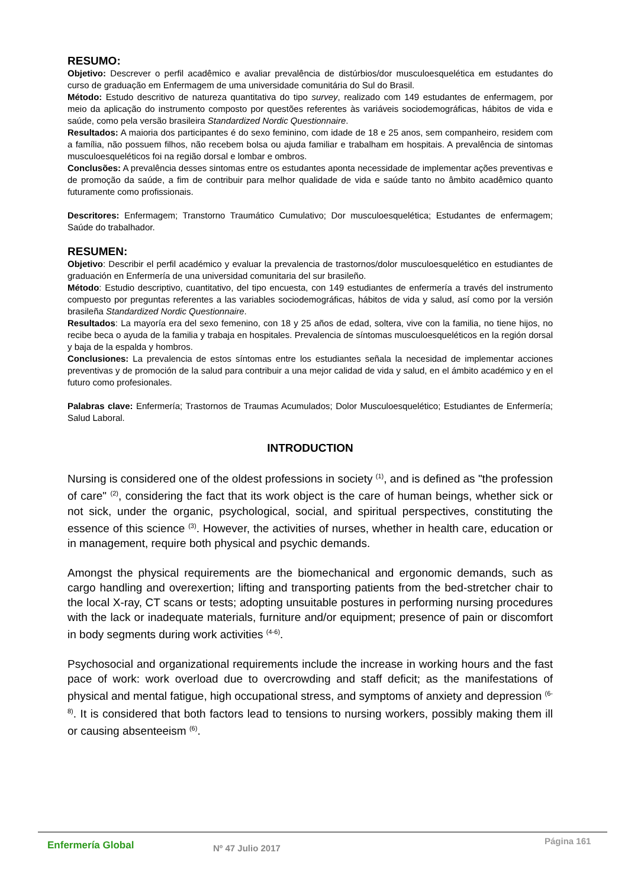RESUMO:
Objetivo: Descrever o perfil acadêmico e avaliar prevalência de distúrbios/dor musculoesquelética em estudantes do curso de graduação em Enfermagem de uma universidade comunitária do Sul do Brasil.
Método: Estudo descritivo de natureza quantitativa do tipo survey, realizado com 149 estudantes de enfermagem, por meio da aplicação do instrumento composto por questões referentes às variáveis sociodemográficas, hábitos de vida e saúde, como pela versão brasileira Standardized Nordic Questionnaire.
Resultados: A maioria dos participantes é do sexo feminino, com idade de 18 e 25 anos, sem companheiro, residem com a família, não possuem filhos, não recebem bolsa ou ajuda familiar e trabalham em hospitais. A prevalência de sintomas musculoesqueléticos foi na região dorsal e lombar e ombros.
Conclusões: A prevalência desses sintomas entre os estudantes aponta necessidade de implementar ações preventivas e de promoção da saúde, a fim de contribuir para melhor qualidade de vida e saúde tanto no âmbito acadêmico quanto futuramente como profissionais.
Descritores: Enfermagem; Transtorno Traumático Cumulativo; Dor musculoesquelética; Estudantes de enfermagem; Saúde do trabalhador.
RESUMEN:
Objetivo: Describir el perfil académico y evaluar la prevalencia de trastornos/dolor musculoesquelético en estudiantes de graduación en Enfermería de una universidad comunitaria del sur brasileño.
Método: Estudio descriptivo, cuantitativo, del tipo encuesta, con 149 estudiantes de enfermería a través del instrumento compuesto por preguntas referentes a las variables sociodemográficas, hábitos de vida y salud, así como por la versión brasileña Standardized Nordic Questionnaire.
Resultados: La mayoría era del sexo femenino, con 18 y 25 años de edad, soltera, vive con la familia, no tiene hijos, no recibe beca o ayuda de la familia y trabaja en hospitales. Prevalencia de síntomas musculoesqueléticos en la región dorsal y baja de la espalda y hombros.
Conclusiones: La prevalencia de estos síntomas entre los estudiantes señala la necesidad de implementar acciones preventivas y de promoción de la salud para contribuir a una mejor calidad de vida y salud, en el ámbito académico y en el futuro como profesionales.
Palabras clave: Enfermería; Trastornos de Traumas Acumulados; Dolor Musculoesquelético; Estudiantes de Enfermería; Salud Laboral.
INTRODUCTION
Nursing is considered one of the oldest professions in society <sup>(1)</sup>, and is defined as "the profession of care" <sup>(2)</sup>, considering the fact that its work object is the care of human beings, whether sick or not sick, under the organic, psychological, social, and spiritual perspectives, constituting the essence of this science <sup>(3)</sup>. However, the activities of nurses, whether in health care, education or in management, require both physical and psychic demands.
Amongst the physical requirements are the biomechanical and ergonomic demands, such as cargo handling and overexertion; lifting and transporting patients from the bed-stretcher chair to the local X-ray, CT scans or tests; adopting unsuitable postures in performing nursing procedures with the lack or inadequate materials, furniture and/or equipment; presence of pain or discomfort in body segments during work activities <sup>(4-6)</sup>.
Psychosocial and organizational requirements include the increase in working hours and the fast pace of work: work overload due to overcrowding and staff deficit; as the manifestations of physical and mental fatigue, high occupational stress, and symptoms of anxiety and depression <sup>(6-8)</sup>. It is considered that both factors lead to tensions to nursing workers, possibly making them ill or causing absenteeism <sup>(6)</sup>.
Enfermería Global
Nº 47 Julio 2017
Página 161